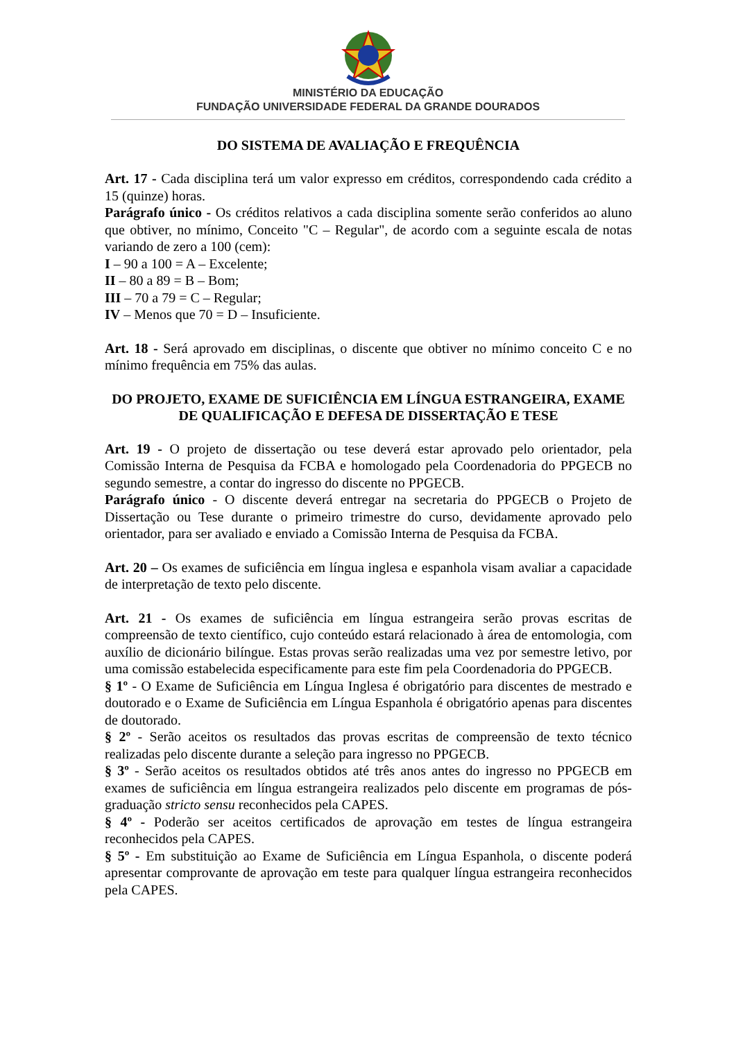MINISTÉRIO DA EDUCAÇÃO
FUNDAÇÃO UNIVERSIDADE FEDERAL DA GRANDE DOURADOS
DO SISTEMA DE AVALIAÇÃO E FREQUÊNCIA
Art. 17 - Cada disciplina terá um valor expresso em créditos, correspondendo cada crédito a 15 (quinze) horas.
Parágrafo único - Os créditos relativos a cada disciplina somente serão conferidos ao aluno que obtiver, no mínimo, Conceito "C – Regular", de acordo com a seguinte escala de notas variando de zero a 100 (cem):
I – 90 a 100 = A – Excelente;
II – 80 a 89 = B – Bom;
III – 70 a 79 = C – Regular;
IV – Menos que 70 = D – Insuficiente.
Art. 18 - Será aprovado em disciplinas, o discente que obtiver no mínimo conceito C e no mínimo frequência em 75% das aulas.
DO PROJETO, EXAME DE SUFICIÊNCIA EM LÍNGUA ESTRANGEIRA, EXAME DE QUALIFICAÇÃO E DEFESA DE DISSERTAÇÃO E TESE
Art. 19 - O projeto de dissertação ou tese deverá estar aprovado pelo orientador, pela Comissão Interna de Pesquisa da FCBA e homologado pela Coordenadoria do PPGECB no segundo semestre, a contar do ingresso do discente no PPGECB.
Parágrafo único - O discente deverá entregar na secretaria do PPGECB o Projeto de Dissertação ou Tese durante o primeiro trimestre do curso, devidamente aprovado pelo orientador, para ser avaliado e enviado a Comissão Interna de Pesquisa da FCBA.
Art. 20 – Os exames de suficiência em língua inglesa e espanhola visam avaliar a capacidade de interpretação de texto pelo discente.
Art. 21 - Os exames de suficiência em língua estrangeira serão provas escritas de compreensão de texto científico, cujo conteúdo estará relacionado à área de entomologia, com auxílio de dicionário bilíngue. Estas provas serão realizadas uma vez por semestre letivo, por uma comissão estabelecida especificamente para este fim pela Coordenadoria do PPGECB.
§ 1º - O Exame de Suficiência em Língua Inglesa é obrigatório para discentes de mestrado e doutorado e o Exame de Suficiência em Língua Espanhola é obrigatório apenas para discentes de doutorado.
§ 2º - Serão aceitos os resultados das provas escritas de compreensão de texto técnico realizadas pelo discente durante a seleção para ingresso no PPGECB.
§ 3º - Serão aceitos os resultados obtidos até três anos antes do ingresso no PPGECB em exames de suficiência em língua estrangeira realizados pelo discente em programas de pós-graduação stricto sensu reconhecidos pela CAPES.
§ 4º - Poderão ser aceitos certificados de aprovação em testes de língua estrangeira reconhecidos pela CAPES.
§ 5º - Em substituição ao Exame de Suficiência em Língua Espanhola, o discente poderá apresentar comprovante de aprovação em teste para qualquer língua estrangeira reconhecidos pela CAPES.